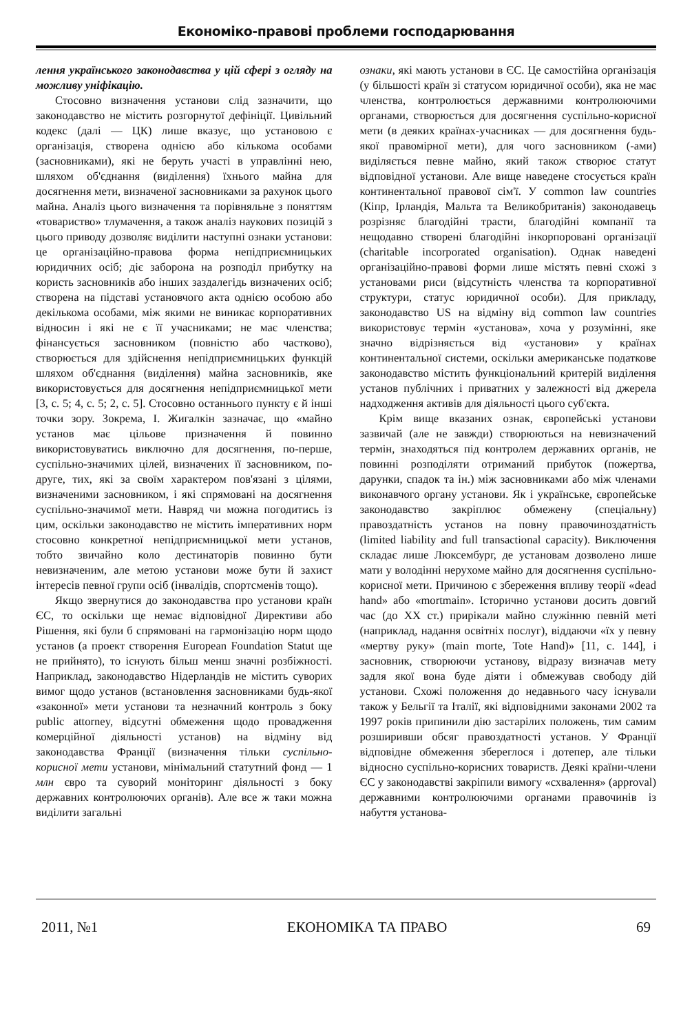Економіко-правові проблеми господарювання
лення українського законодавства у цій сфері з огляду на можливу уніфікацію.
Стосовно визначення установи слід зазначити, що законодавство не містить розгорнутої дефініції. Цивільний кодекс (далі — ЦК) лише вказує, що установою є організація, створена однією або кількома особами (засновниками), які не беруть участі в управлінні нею, шляхом об'єднання (виділення) їхнього майна для досягнення мети, визначеної засновниками за рахунок цього майна. Аналіз цього визначення та порівняльне з поняттям «товариство» тлумачення, а також аналіз наукових позицій з цього приводу дозволяє виділити наступні ознаки установи: це організаційно-правова форма непідприємницьких юридичних осіб; діє заборона на розподіл прибутку на користь засновників або інших заздалегідь визначених осіб; створена на підставі установчого акта однією особою або декількома особами, між якими не виникає корпоративних відносин і які не є її учасниками; не має членства; фінансується засновником (повністю або частково), створюється для здійснення непідприємницьких функцій шляхом об'єднання (виділення) майна засновників, яке використовується для досягнення непідприємницької мети [3, с. 5; 4, с. 5; 2, с. 5]. Стосовно останнього пункту є й інші точки зору. Зокрема, І. Жигалкін зазначає, що «майно установ має цільове призначення й повинно використовуватись виключно для досягнення, по-перше, суспільно-значимих цілей, визначених її засновником, по-друге, тих, які за своїм характером пов'язані з цілями, визначеними засновником, і які спрямовані на досягнення суспільно-значимої мети. Навряд чи можна погодитись із цим, оскільки законодавство не містить імперативних норм стосовно конкретної непідприємницької мети установ, тобто звичайно коло дестинаторів повинно бути невизначеним, але метою установи може бути й захист інтересів певної групи осіб (інвалідів, спортсменів тощо).
Якщо звернутися до законодавства про установи країн ЄС, то оскільки ще немає відповідної Директиви або Рішення, які були б спрямовані на гармонізацію норм щодо установ (а проект створення European Foundation Statut ще не прийнято), то існують більш менш значні розбіжності. Наприклад, законодавство Нідерландів не містить суворих вимог щодо установ (встановлення засновниками будь-якої «законної» мети установи та незначний контроль з боку public attorney, відсутні обмеження щодо провадження комерційної діяльності установ) на відміну від законодавства Франції (визначення тільки суспільно-корисної мети установи, мінімальний статутний фонд — 1 млн євро та суворий моніторинг діяльності з боку державних контролюючих органів). Але все ж таки можна виділити загальні
ознаки, які мають установи в ЄС. Це самостійна організація (у більшості країн зі статусом юридичної особи), яка не має членства, контролюється державними контролюючими органами, створюється для досягнення суспільно-корисної мети (в деяких країнах-учасниках — для досягнення будь-якої правомірної мети), для чого засновником (-ами) виділяється певне майно, який також створює статут відповідної установи. Але вище наведене стосується країн континентальної правової сім'ї. У common law countries (Кіпр, Ірландія, Мальта та Великобританія) законодавець розрізняє благодійні трасти, благодійні компанії та нещодавно створені благодійні інкорпоровані організації (charitable incorporated organisation). Однак наведені організаційно-правові форми лише містять певні схожі з установами риси (відсутність членства та корпоративної структури, статус юридичної особи). Для прикладу, законодавство US на відміну від common law countries використовує термін «установа», хоча у розумінні, яке значно відрізняється від «установи» у країнах континентальної системи, оскільки американське податкове законодавство містить функціональний критерій виділення установ публічних і приватних у залежності від джерела надходження активів для діяльності цього суб'єкта.
Крім вище вказаних ознак, європейські установи зазвичай (але не завжди) створюються на невизначений термін, знаходяться під контролем державних органів, не повинні розподіляти отриманий прибуток (пожертва, дарунки, спадок та ін.) між засновниками або між членами виконавчого органу установи. Як і українське, європейське законодавство закріплює обмежену (спеціальну) правоздатність установ на повну правочиноздатність (limited liability and full transactional capacity). Виключення складає лише Люксембург, де установам дозволено лише мати у володінні нерухоме майно для досягнення суспільно-корисної мети. Причиною є збереження впливу теорії «dead hand» або «mortmain». Історично установи досить довгий час (до XX ст.) прирікали майно служінню певній меті (наприклад, надання освітніх послуг), віддаючи «їх у певну «мертву руку» (main morte, Tote Hand)» [11, с. 144], і засновник, створюючи установу, відразу визначав мету задля якої вона буде діяти і обмежував свободу дій установи. Схожі положення до недавнього часу існували також у Бельгії та Італії, які відповідними законами 2002 та 1997 років припинили дію застарілих положень, тим самим розширивши обсяг правоздатності установ. У Франції відповідне обмеження збереглося і дотепер, але тільки відносно суспільно-корисних товариств. Деякі країни-члени ЄС у законодавстві закріпили вимогу «схвалення» (approval) державними контролюючими органами правочинів із набуття установа-
2011, №1 ЕКОНОМІКА ТА ПРАВО 69